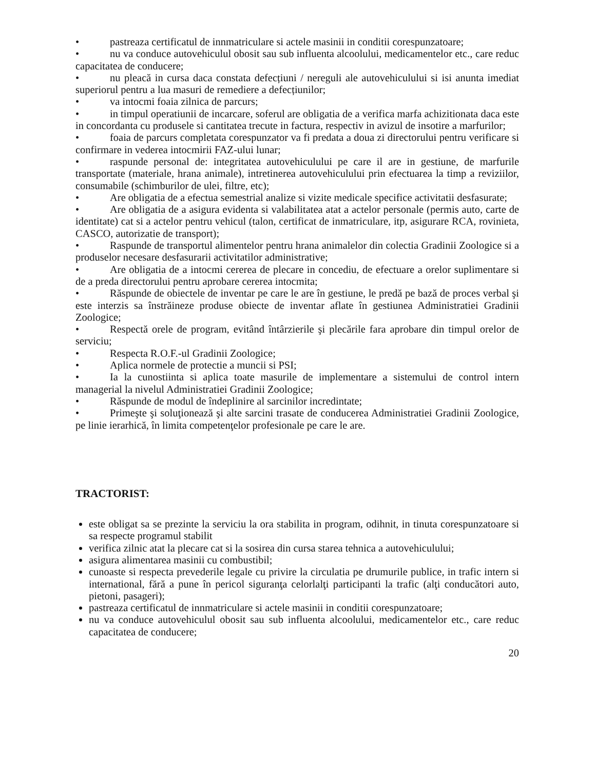• pastreaza certificatul de innmatriculare si actele masinii in conditii corespunzatoare;
• nu va conduce autovehiculul obosit sau sub influenta alcoolului, medicamentelor etc., care reduc capacitatea de conducere;
• nu pleacă in cursa daca constata defecțiuni / nereguli ale autovehiculului si isi anunta imediat superiorul pentru a lua masuri de remediere a defecțiunilor;
• va intocmi foaia zilnica de parcurs;
• in timpul operatiunii de incarcare, soferul are obligatia de a verifica marfa achizitionata daca este in concordanta cu produsele si cantitatea trecute in factura, respectiv in avizul de insotire a marfurilor;
• foaia de parcurs completata corespunzator va fi predata a doua zi directorului pentru verificare si confirmare in vederea intocmirii FAZ-ului lunar;
• raspunde personal de: integritatea autovehiculului pe care il are in gestiune, de marfurile transportate (materiale, hrana animale), intretinerea autovehiculului prin efectuarea la timp a reviziilor, consumabile (schimburilor de ulei, filtre, etc);
• Are obligatia de a efectua semestrial analize si vizite medicale specifice activitatii desfasurate;
• Are obligatia de a asigura evidenta si valabilitatea atat a actelor personale (permis auto, carte de identitate) cat si a actelor pentru vehicul (talon, certificat de inmatriculare, itp, asigurare RCA, rovinieta, CASCO, autorizatie de transport);
• Raspunde de transportul alimentelor pentru hrana animalelor din colectia Gradinii Zoologice si a produselor necesare desfasurarii activitatilor administrative;
• Are obligatia de a intocmi cererea de plecare in concediu, de efectuare a orelor suplimentare si de a preda directorului pentru aprobare cererea intocmita;
• Răspunde de obiectele de inventar pe care le are în gestiune, le predă pe bază de proces verbal şi este interzis sa înstrăineze produse obiecte de inventar aflate în gestiunea Administratiei Gradinii Zoologice;
• Respectă orele de program, evitând întârzierile şi plecările fara aprobare din timpul orelor de serviciu;
• Respecta R.O.F.-ul Gradinii Zoologice;
• Aplica normele de protectie a muncii si PSI;
• Ia la cunostiinta si aplica toate masurile de implementare a sistemului de control intern managerial la nivelul Administratiei Gradinii Zoologice;
• Răspunde de modul de îndeplinire al sarcinilor incredintate;
• Primeşte şi soluţionează şi alte sarcini trasate de conducerea Administratiei Gradinii Zoologice, pe linie ierarhică, în limita competenţelor profesionale pe care le are.
TRACTORIST:
este obligat sa se prezinte la serviciu la ora stabilita in program, odihnit, in tinuta corespunzatoare si sa respecte programul stabilit
verifica zilnic atat la plecare cat si la sosirea din cursa starea tehnica a autovehiculului;
asigura alimentarea masinii cu combustibil;
cunoaste si respecta prevederile legale cu privire la circulatia pe drumurile publice, in trafic intern si international, fără a pune în pericol siguranţa celorlalţi participanti la trafic (alţi conducători auto, pietoni, pasageri);
pastreaza certificatul de innmatriculare si actele masinii in conditii corespunzatoare;
nu va conduce autovehiculul obosit sau sub influenta alcoolului, medicamentelor etc., care reduc capacitatea de conducere;
20